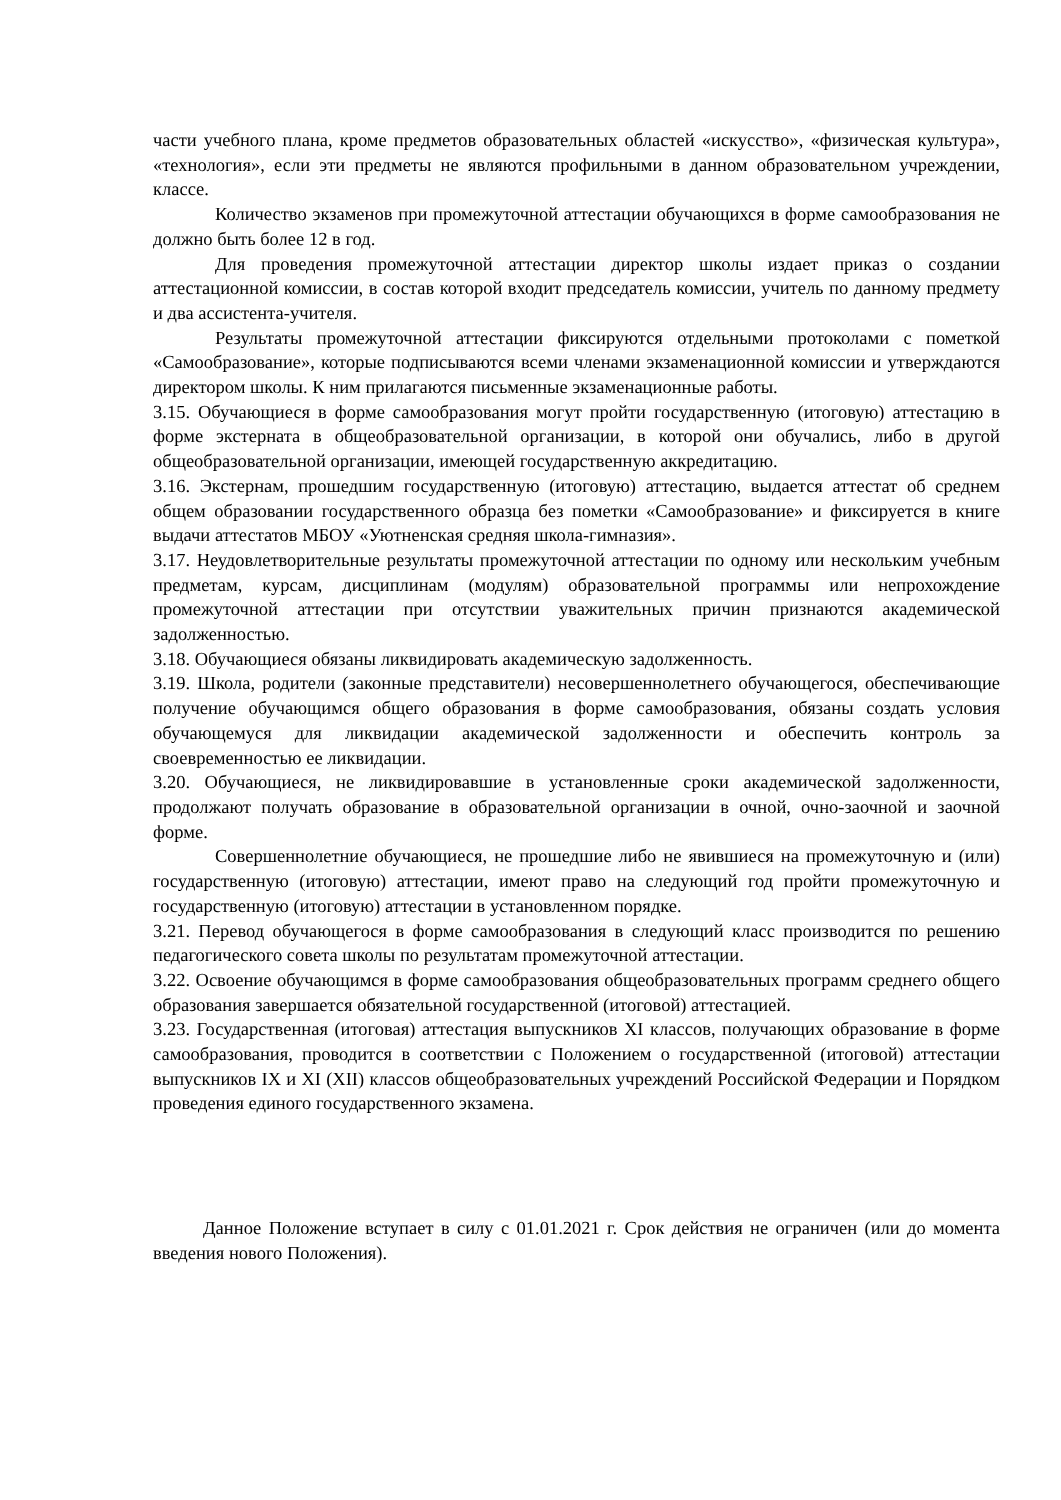части учебного плана, кроме предметов образовательных областей «искусство», «физическая культура», «технология», если эти предметы не являются профильными в данном образовательном учреждении, классе.
Количество экзаменов при промежуточной аттестации обучающихся в форме самообразования не должно быть более 12 в год.
Для проведения промежуточной аттестации директор школы издает приказ о создании аттестационной комиссии, в состав которой входит председатель комиссии, учитель по данному предмету и два ассистента-учителя.
Результаты промежуточной аттестации фиксируются отдельными протоколами с пометкой «Самообразование», которые подписываются всеми членами экзаменационной комиссии и утверждаются директором школы. К ним прилагаются письменные экзаменационные работы.
3.15. Обучающиеся в форме самообразования могут пройти государственную (итоговую) аттестацию в форме экстерната в общеобразовательной организации, в которой они обучались, либо в другой общеобразовательной организации, имеющей государственную аккредитацию.
3.16. Экстернам, прошедшим государственную (итоговую) аттестацию, выдается аттестат об среднем общем образовании государственного образца без пометки «Самообразование» и фиксируется в книге выдачи аттестатов МБОУ «Уютненская средняя школа-гимназия».
3.17. Неудовлетворительные результаты промежуточной аттестации по одному или нескольким учебным предметам, курсам, дисциплинам (модулям) образовательной программы или непрохождение промежуточной аттестации при отсутствии уважительных причин признаются академической задолженностью.
3.18. Обучающиеся обязаны ликвидировать академическую задолженность.
3.19. Школа, родители (законные представители) несовершеннолетнего обучающегося, обеспечивающие получение обучающимся общего образования в форме самообразования, обязаны создать условия обучающемуся для ликвидации академической задолженности и обеспечить контроль за своевременностью ее ликвидации.
3.20. Обучающиеся, не ликвидировавшие в установленные сроки академической задолженности, продолжают получать образование в образовательной организации в очной, очно-заочной и заочной форме.
Совершеннолетние обучающиеся, не прошедшие либо не явившиеся на промежуточную и (или) государственную (итоговую) аттестации, имеют право на следующий год пройти промежуточную и государственную (итоговую) аттестации в установленном порядке.
3.21. Перевод обучающегося в форме самообразования в следующий класс производится по решению педагогического совета школы по результатам промежуточной аттестации.
3.22. Освоение обучающимся в форме самообразования общеобразовательных программ среднего общего образования завершается обязательной государственной (итоговой) аттестацией.
3.23. Государственная (итоговая) аттестация выпускников XI классов, получающих образование в форме самообразования, проводится в соответствии с Положением о государственной (итоговой) аттестации выпускников IX и XI (XII) классов общеобразовательных учреждений Российской Федерации и Порядком проведения единого государственного экзамена.
Данное Положение вступает в силу с 01.01.2021 г. Срок действия не ограничен (или до момента введения нового Положения).